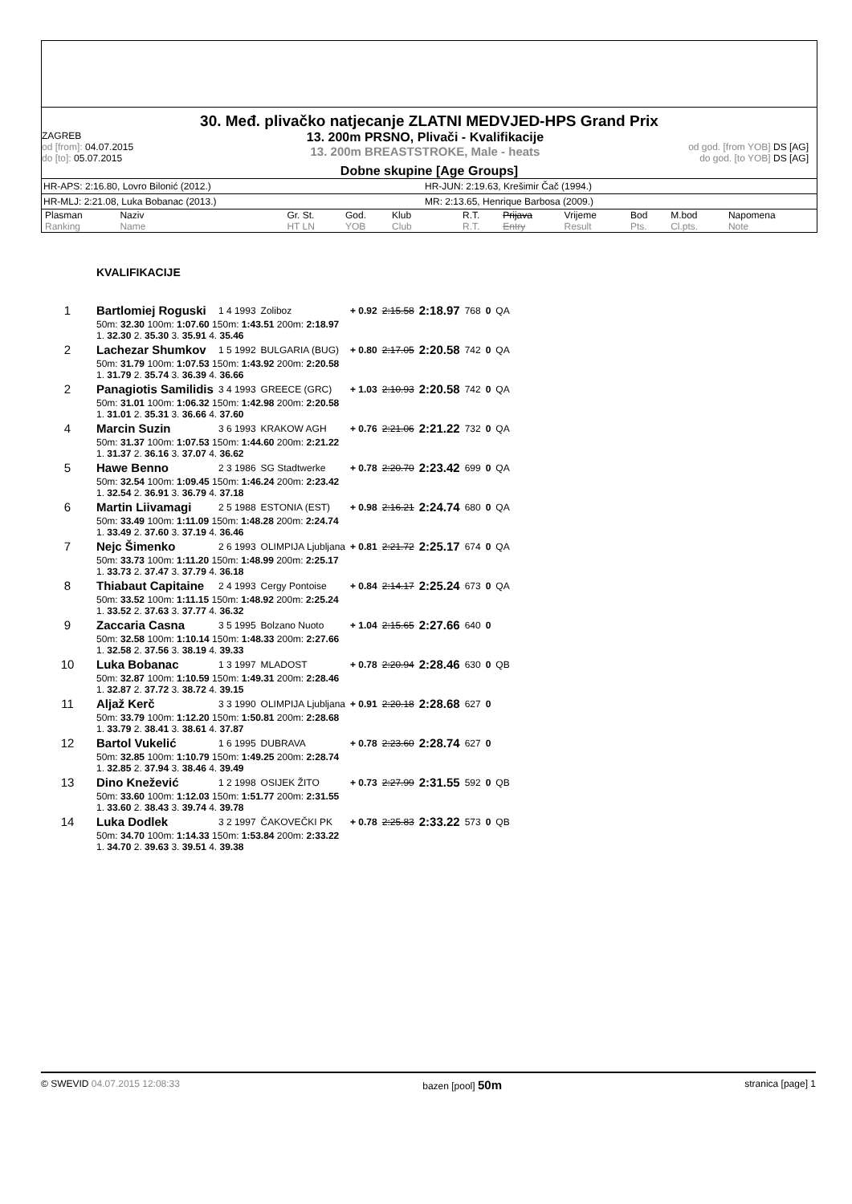30. Međ. plivačko natjecanje ZLATNI MEDVJED-HPS Grand Prix
ZAGREB
od [from]: 04.07.2015
do [to]: 05.07.2015
13. 200m PRSNO, Plivači - Kvalifikacije
13. 200m BREASTSTROKE, Male - heats
od god. [from YOB] DS [AG]
do god. [to YOB] DS [AG]
Dobne skupine [Age Groups]
HR-APS: 2:16.80, Lovro Bilonić (2012.) HR-JUN: 2:19.63, Krešimir Čač (1994.)
HR-MLJ: 2:21.08, Luka Bobanac (2013.) MR: 2:13.65, Henrique Barbosa (2009.)
| Plasman Ranking | Naziv Name | Gr. St. HT LN | God. YOB | Klub Club | R.T. R.T. | Prijava Entry | Vrijeme Result | Bod Pts. | M.bod Cl.pts. | Napomena Note |
| --- | --- | --- | --- | --- | --- | --- | --- | --- | --- | --- |
| | KVALIFIKACIJE | | | | | | | | |
| 1 | Bartlomiej Roguski | 1 4 1993 | Zoliboz | + 0.92 | 2:15.58 | 2:18.97 | 768 | 0 | QA |
| | 50m: 32.30 100m: 1:07.60 150m: 1:43.51 200m: 2:18.97 1. 32.30 2. 35.30 3. 35.91 4. 35.46 | | | | | | | | |
| 2 | Lachezar Shumkov | 1 5 1992 | BULGARIA (BUG) | + 0.80 | 2:17.05 | 2:20.58 | 742 | 0 | QA |
| | 50m: 31.79 100m: 1:07.53 150m: 1:43.92 200m: 2:20.58 1. 31.79 2. 35.74 3. 36.39 4. 36.66 | | | | | | | | |
| 2 | Panagiotis Samilidis | 3 4 1993 | GREECE (GRC) | + 1.03 | 2:10.93 | 2:20.58 | 742 | 0 | QA |
| | 50m: 31.01 100m: 1:06.32 150m: 1:42.98 200m: 2:20.58 1. 31.01 2. 35.31 3. 36.66 4. 37.60 | | | | | | | | |
| 4 | Marcin Suzin | 3 6 1993 | KRAKOW AGH | + 0.76 | 2:21.06 | 2:21.22 | 732 | 0 | QA |
| | 50m: 31.37 100m: 1:07.53 150m: 1:44.60 200m: 2:21.22 1. 31.37 2. 36.16 3. 37.07 4. 36.62 | | | | | | | | |
| 5 | Hawe Benno | 2 3 1986 | SG Stadtwerke | + 0.78 | 2:20.70 | 2:23.42 | 699 | 0 | QA |
| | 50m: 32.54 100m: 1:09.45 150m: 1:46.24 200m: 2:23.42 1. 32.54 2. 36.91 3. 36.79 4. 37.18 | | | | | | | | |
| 6 | Martin Liivamagi | 2 5 1988 | ESTONIA (EST) | + 0.98 | 2:16.21 | 2:24.74 | 680 | 0 | QA |
| | 50m: 33.49 100m: 1:11.09 150m: 1:48.28 200m: 2:24.74 1. 33.49 2. 37.60 3. 37.19 4. 36.46 | | | | | | | | |
| 7 | Nejc Šimenko | 2 6 1993 | OLIMPIJA Ljubljana | + 0.81 | 2:21.72 | 2:25.17 | 674 | 0 | QA |
| | 50m: 33.73 100m: 1:11.20 150m: 1:48.99 200m: 2:25.17 1. 33.73 2. 37.47 3. 37.79 4. 36.18 | | | | | | | | |
| 8 | Thiabaut Capitaine | 2 4 1993 | Cergy Pontoise | + 0.84 | 2:14.17 | 2:25.24 | 673 | 0 | QA |
| | 50m: 33.52 100m: 1:11.15 150m: 1:48.92 200m: 2:25.24 1. 33.52 2. 37.63 3. 37.77 4. 36.32 | | | | | | | | |
| 9 | Zaccaria Casna | 3 5 1995 | Bolzano Nuoto | + 1.04 | 2:15.65 | 2:27.66 | 640 | 0 | |
| | 50m: 32.58 100m: 1:10.14 150m: 1:48.33 200m: 2:27.66 1. 32.58 2. 37.56 3. 38.19 4. 39.33 | | | | | | | | |
| 10 | Luka Bobanac | 1 3 1997 | MLADOST | + 0.78 | 2:20.94 | 2:28.46 | 630 | 0 | QB |
| | 50m: 32.87 100m: 1:10.59 150m: 1:49.31 200m: 2:28.46 1. 32.87 2. 37.72 3. 38.72 4. 39.15 | | | | | | | | |
| 11 | Aljaž Kerč | 3 3 1990 | OLIMPIJA Ljubljana | + 0.91 | 2:20.18 | 2:28.68 | 627 | 0 | |
| | 50m: 33.79 100m: 1:12.20 150m: 1:50.81 200m: 2:28.68 1. 33.79 2. 38.41 3. 38.61 4. 37.87 | | | | | | | | |
| 12 | Bartol Vukelić | 1 6 1995 | DUBRAVA | + 0.78 | 2:23.60 | 2:28.74 | 627 | 0 | |
| | 50m: 32.85 100m: 1:10.79 150m: 1:49.25 200m: 2:28.74 1. 32.85 2. 37.94 3. 38.46 4. 39.49 | | | | | | | | |
| 13 | Dino Knežević | 1 2 1998 | OSIJEK ŽITO | + 0.73 | 2:27.99 | 2:31.55 | 592 | 0 | QB |
| | 50m: 33.60 100m: 1:12.03 150m: 1:51.77 200m: 2:31.55 1. 33.60 2. 38.43 3. 39.74 4. 39.78 | | | | | | | | |
| 14 | Luka Dodlek | 3 2 1997 | ČAKOVEČKI PK | + 0.78 | 2:25.83 | 2:33.22 | 573 | 0 | QB |
| | 50m: 34.70 100m: 1:14.33 150m: 1:53.84 200m: 2:33.22 1. 34.70 2. 39.63 3. 39.51 4. 39.38 | | | | | | | | |
© SWEVID 04.07.2015 12:08:33 bazen [pool] 50m stranica [page] 1